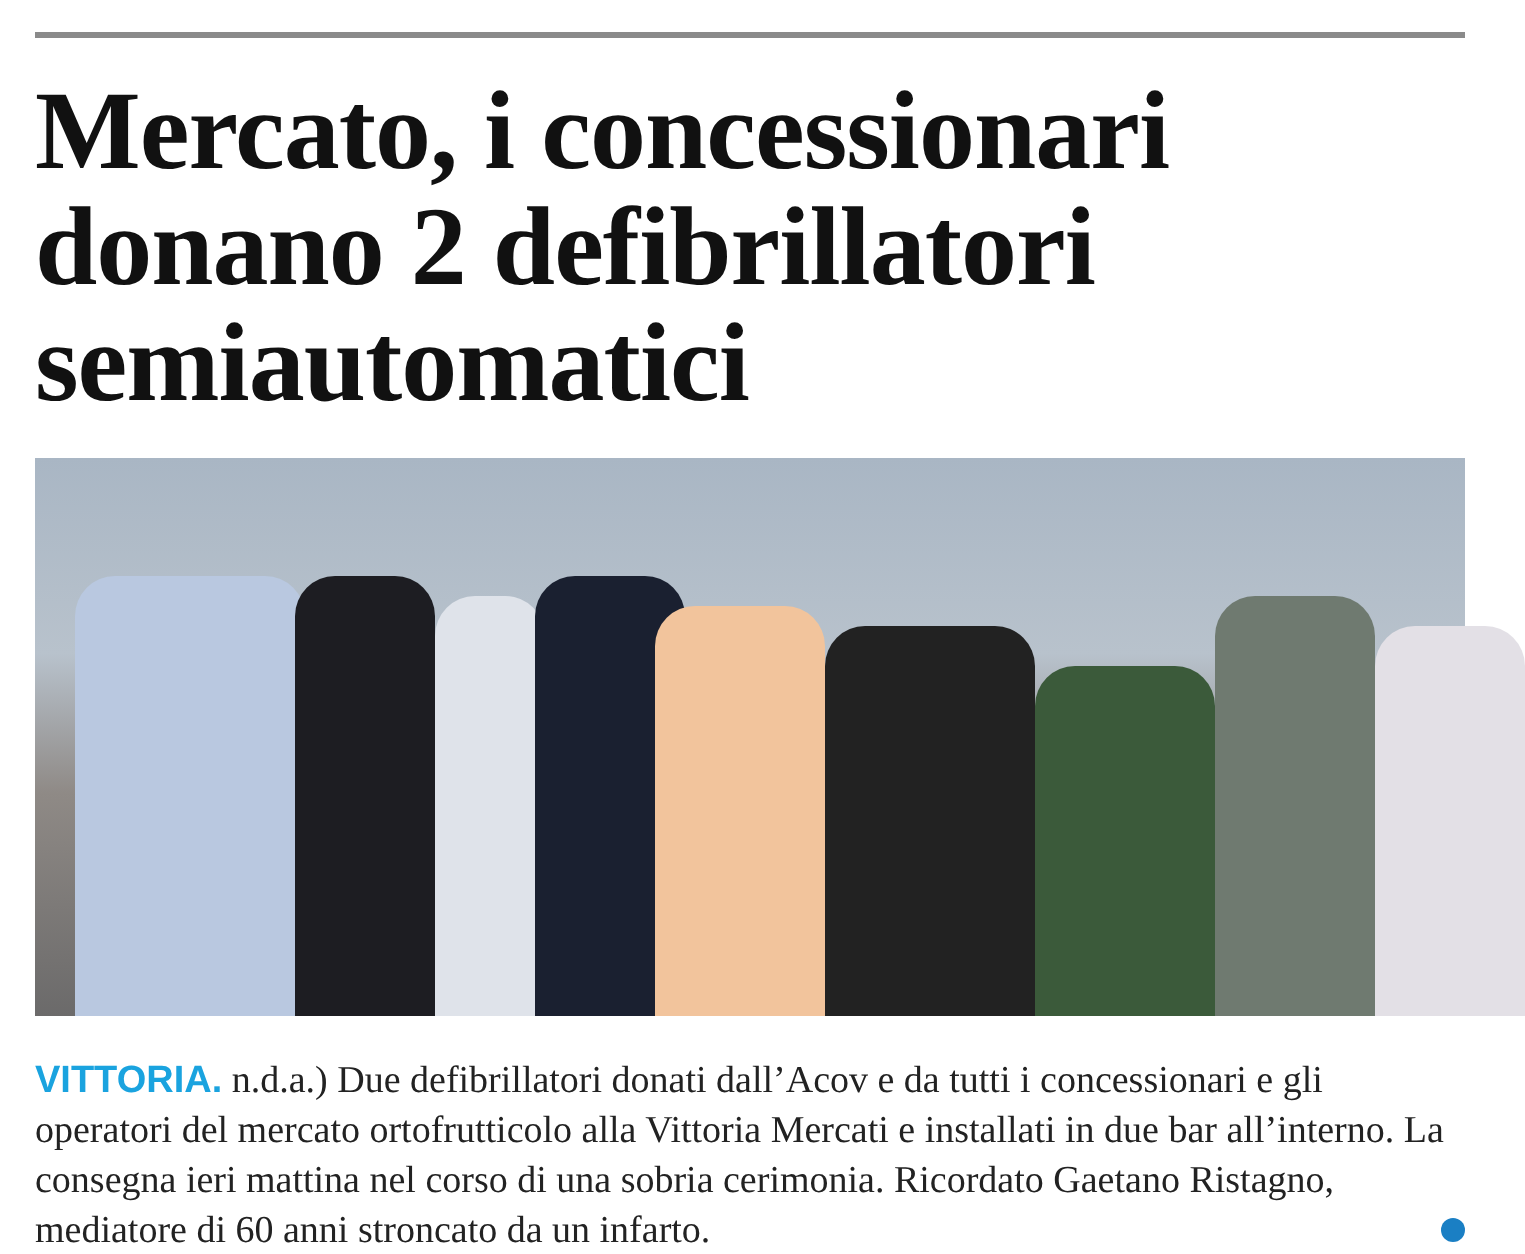Mercato, i concessionari donano 2 defibrillatori semiautomatici
VITTORIA. n.d.a.) Due defibrillatori donati dall’Acov e da tutti i concessionari e gli operatori del mercato ortofrutticolo alla Vittoria Mercati e installati in due bar all’interno. La consegna ieri mattina nel corso di una sobria cerimonia. Ricordato Gaetano Ristagno, mediatore di 60 anni stroncato da un infarto.